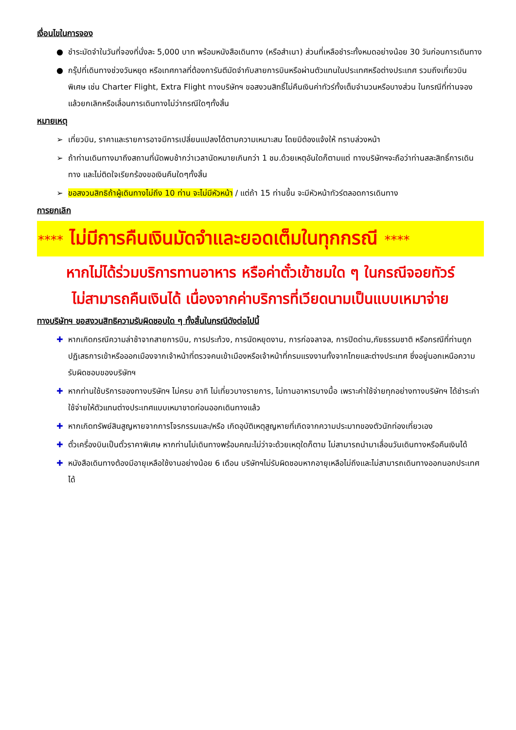เงื่อนไขในการจอง
● ชำระมัดจำในวันที่จองที่นั่งละ 5,000 บาท พร้อมหนังสือเดินทาง (หรือสำเนา) ส่วนที่เหลือชำระทั้งหมดอย่างน้อย 30 วันก่อนการเดินทาง
● กรุ๊ปที่เดินทางช่วงวันหยุด หรือเทศกาลที่ต้องการันตีมัดจำกับสายการบินหรือผ่านตัวแทนในประเทศหรือต่างประเทศ รวมถึงเที่ยวบินพิเศษ เช่น Charter Flight, Extra Flight ทางบริษัทฯ ขอสงวนสิทธิ์ไม่คืนเงินค่าทัวร์ทั้งเต็มจำนวนหรือบางส่วน ในกรณีที่ท่านจองแล้วยกเลิกหรือเลื่อนการเดินทางไม่ว่ากรณีใดๆทั้งสิ้น
หมายเหตุ
➢ เที่ยวบิน, ราคาและรายการอาจมีการเปลี่ยนแปลงได้ตามความเหมาะสม โดยมิต้องแจ้งให้ ทราบล่วงหน้า
➢ ถ้าท่านเดินทางมาถึงสถานที่นัดพบช้ากว่าเวลานัดหมายเกินกว่า 1 ชม.ด้วยเหตุอันใดก็ตามแต่ ทางบริษัทฯจะถือว่าท่านสละสิทธิ์การเดินทาง และไม่ติดใจเรียกร้องขอเงินคืนใดๆทั้งสิ้น
➢ ขอสงวนสิทธิถ้าผู้เดินทางไม่ถึง 10 ท่าน จะไม่มีหัวหน้า / แต่ถ้า 15 ท่านขึ้น จะมีหัวหน้าทัวร์ตลอดการเดินทาง
การยกเลิก
**** ไม่มีการคืนเงินมัดจำและยอดเต็มในทุกกรณี ****
หากไม่ได้ร่วมบริการทานอาหาร หรือค่าตั๋วเข้าชมใด ๆ ในกรณีจอยทัวร์
ไม่สามารถคืนเงินได้ เนื่องจากค่าบริการที่เวียดนามเป็นแบบเหมาจ่าย
ทางบริษัทฯ ขอสงวนสิทธิความรับผิดชอบใด ๆ ทั้งสิ้นในกรณีดังต่อไปนี้
✚ หากเกิดกรณีความล่าช้าจากสายการบิน, การประท้วง, การนัดหยุดงาน, การก่อจลาจล, การปิดด่าน,ภัยธรรมชาติ หรือกรณีที่ท่านถูกปฏิเสธการเข้าหรือออกเมืองจากเจ้าหน้าที่ตรวจคนเข้าเมืองหรือเจ้าหน้าที่กรมแรงงานทั้งจากไทยและต่างประเทศ ซึ่งอยู่นอกเหนือความรับผิดชอบของบริษัทฯ
✚ หากท่านใช้บริการของทางบริษัทฯ ไม่ครบ อาทิ ไม่เที่ยวบางรายการ, ไม่ทานอาหารบางมื้อ เพราะค่าใช้จ่ายทุกอย่างทางบริษัทฯ ได้ชำระค่าใช้จ่ายให้ตัวแทนต่างประเทศแบบเหมาขาดก่อนออกเดินทางแล้ว
✚ หากเกิดทรัพย์สินสูญหายจากการโจรกรรมและ/หรือ เกิดอุบัติเหตุสูญหายที่เกิดจากความประมาทของตัวนักท่องเที่ยวเอง
✚ ตั๋วเครื่องบินเป็นตั๋วราคาพิเศษ หากท่านไม่เดินทางพร้อมคณะไม่ว่าจะด้วยเหตุใดก็ตาม ไม่สามารถนำมาเลื่อนวันเดินทางหรือคืนเงินได้
✚ หนังสือเดินทางต้องมีอายุเหลือใช้งานอย่างน้อย 6 เดือน บริษัทฯไม่รับผิดชอบหากอายุเหลือไม่ถึงและไม่สามารถเดินทางออกนอกประเทศได้